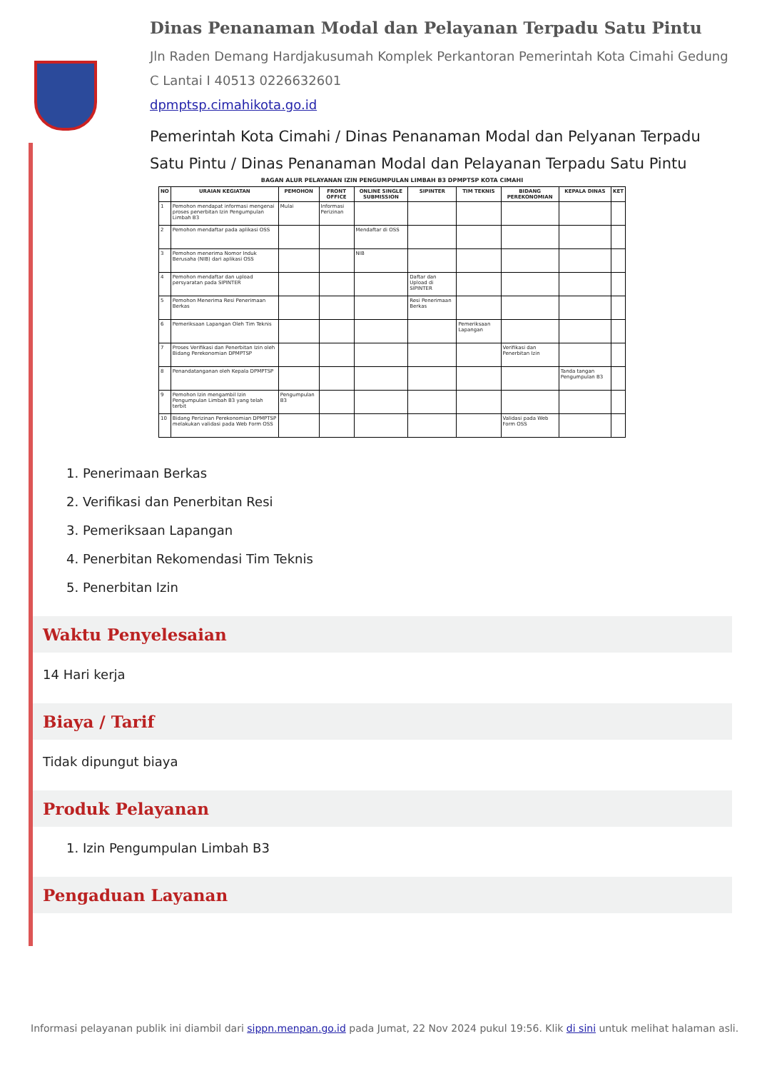Dinas Penanaman Modal dan Pelayanan Terpadu Satu Pintu
Jln Raden Demang Hardjakusumah Komplek Perkantoran Pemerintah Kota Cimahi Gedung C Lantai I 40513 0226632601
dpmptsp.cimahikota.go.id
Pemerintah Kota Cimahi / Dinas Penanaman Modal dan Pelyanan Terpadu Satu Pintu / Dinas Penanaman Modal dan Pelayanan Terpadu Satu Pintu
BAGAN ALUR PELAYANAN IZIN PENGUMPULAN LIMBAH B3 DPMPTSP KOTA CIMAHI
| NO | URAIAN KEGIATAN | PEMOHON | FRONT OFFICE | ONLINE SINGLE SUBMISSION | SIPINTER | TIM TEKNIS | BIDANG PEREKONOMIAN | KEPALA DINAS | KET |
| --- | --- | --- | --- | --- | --- | --- | --- | --- | --- |
| 1 | Pemohon mendapat informasi mengenai proses penerbitan Izin Pengumpulan Limbah B3 | Mulai | Informasi Perizinan | | | | | | |
| 2 | Pemohon mendaftar pada aplikasi OSS | | | Mendaftar di OSS | | | | | |
| 3 | Pemohon menerima Nomor Induk Berusaha (NIB) dari aplikasi OSS | | | NIB | | | | | |
| 4 | Pemohon mendaftar dan upload persyaratan pada SIPINTER | | | | Daftar dan Upload di SIPINTER | | | | |
| 5 | Pemohon Menerima Resi Penerimaan Berkas | | | | Resi Penerimaan Berkas | | | | |
| 6 | Pemeriksaan Lapangan Oleh Tim Teknis | | | | | Pemeriksaan Lapangan | | | |
| 7 | Proses Verifikasi dan Penerbitan Izin oleh Bidang Perekonomian DPMPTSP | | | | | | Verifikasi dan Penerbitan Izin | | |
| 8 | Penandatanganan oleh Kepala DPMPTSP | | | | | | | Tanda tangan Pengumpulan B3 | |
| 9 | Pemohon Izin mengambil Izin Pengumpulan Limbah B3 yang telah terbit | Pengumpulan B3 | | | | | | | |
| 10 | Bidang Perizinan Perekonomian DPMPTSP melakukan validasi pada Web Form OSS | | | | | | Validasi pada Web Form OSS | | |
1. Penerimaan Berkas
2. Verifikasi dan Penerbitan Resi
3. Pemeriksaan Lapangan
4. Penerbitan Rekomendasi Tim Teknis
5. Penerbitan Izin
Waktu Penyelesaian
14 Hari kerja
Biaya / Tarif
Tidak dipungut biaya
Produk Pelayanan
1. Izin Pengumpulan Limbah B3
Pengaduan Layanan
Informasi pelayanan publik ini diambil dari sippn.menpan.go.id pada Jumat, 22 Nov 2024 pukul 19:56. Klik di sini untuk melihat halaman asli.